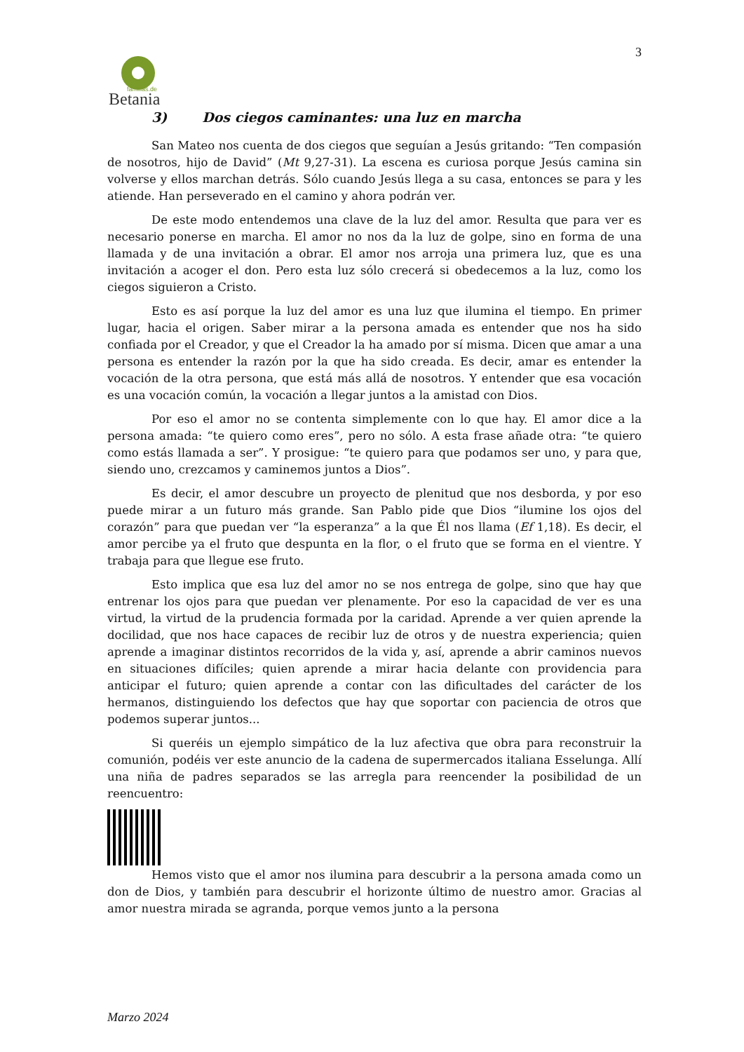Betania
familias.de
3
3) Dos ciegos caminantes: una luz en marcha
San Mateo nos cuenta de dos ciegos que seguían a Jesús gritando: “Ten compasión de nosotros, hijo de David” (Mt 9,27-31). La escena es curiosa porque Jesús camina sin volverse y ellos marchan detrás. Sólo cuando Jesús llega a su casa, entonces se para y les atiende. Han perseverado en el camino y ahora podrán ver.
De este modo entendemos una clave de la luz del amor. Resulta que para ver es necesario ponerse en marcha. El amor no nos da la luz de golpe, sino en forma de una llamada y de una invitación a obrar. El amor nos arroja una primera luz, que es una invitación a acoger el don. Pero esta luz sólo crecerá si obedecemos a la luz, como los ciegos siguieron a Cristo.
Esto es así porque la luz del amor es una luz que ilumina el tiempo. En primer lugar, hacia el origen. Saber mirar a la persona amada es entender que nos ha sido confiada por el Creador, y que el Creador la ha amado por sí misma. Dicen que amar a una persona es entender la razón por la que ha sido creada. Es decir, amar es entender la vocación de la otra persona, que está más allá de nosotros. Y entender que esa vocación es una vocación común, la vocación a llegar juntos a la amistad con Dios.
Por eso el amor no se contenta simplemente con lo que hay. El amor dice a la persona amada: “te quiero como eres”, pero no sólo. A esta frase añade otra: “te quiero como estás llamada a ser”. Y prosigue: “te quiero para que podamos ser uno, y para que, siendo uno, crezcamos y caminemos juntos a Dios”.
Es decir, el amor descubre un proyecto de plenitud que nos desborda, y por eso puede mirar a un futuro más grande. San Pablo pide que Dios “ilumine los ojos del corazón” para que puedan ver “la esperanza” a la que Él nos llama (Ef 1,18). Es decir, el amor percibe ya el fruto que despunta en la flor, o el fruto que se forma en el vientre. Y trabaja para que llegue ese fruto.
Esto implica que esa luz del amor no se nos entrega de golpe, sino que hay que entrenar los ojos para que puedan ver plenamente. Por eso la capacidad de ver es una virtud, la virtud de la prudencia formada por la caridad. Aprende a ver quien aprende la docilidad, que nos hace capaces de recibir luz de otros y de nuestra experiencia; quien aprende a imaginar distintos recorridos de la vida y, así, aprende a abrir caminos nuevos en situaciones difíciles; quien aprende a mirar hacia delante con providencia para anticipar el futuro; quien aprende a contar con las dificultades del carácter de los hermanos, distinguiendo los defectos que hay que soportar con paciencia de otros que podemos superar juntos...
Si queréis un ejemplo simpático de la luz afectiva que obra para reconstruir la comunión, podéis ver este anuncio de la cadena de supermercados italiana Esselunga. Allí una niña de padres separados se las arregla para reencender la posibilidad de un reencuentro:
Hemos visto que el amor nos ilumina para descubrir a la persona amada como un don de Dios, y también para descubrir el horizonte último de nuestro amor. Gracias al amor nuestra mirada se agranda, porque vemos junto a la persona
Marzo 2024